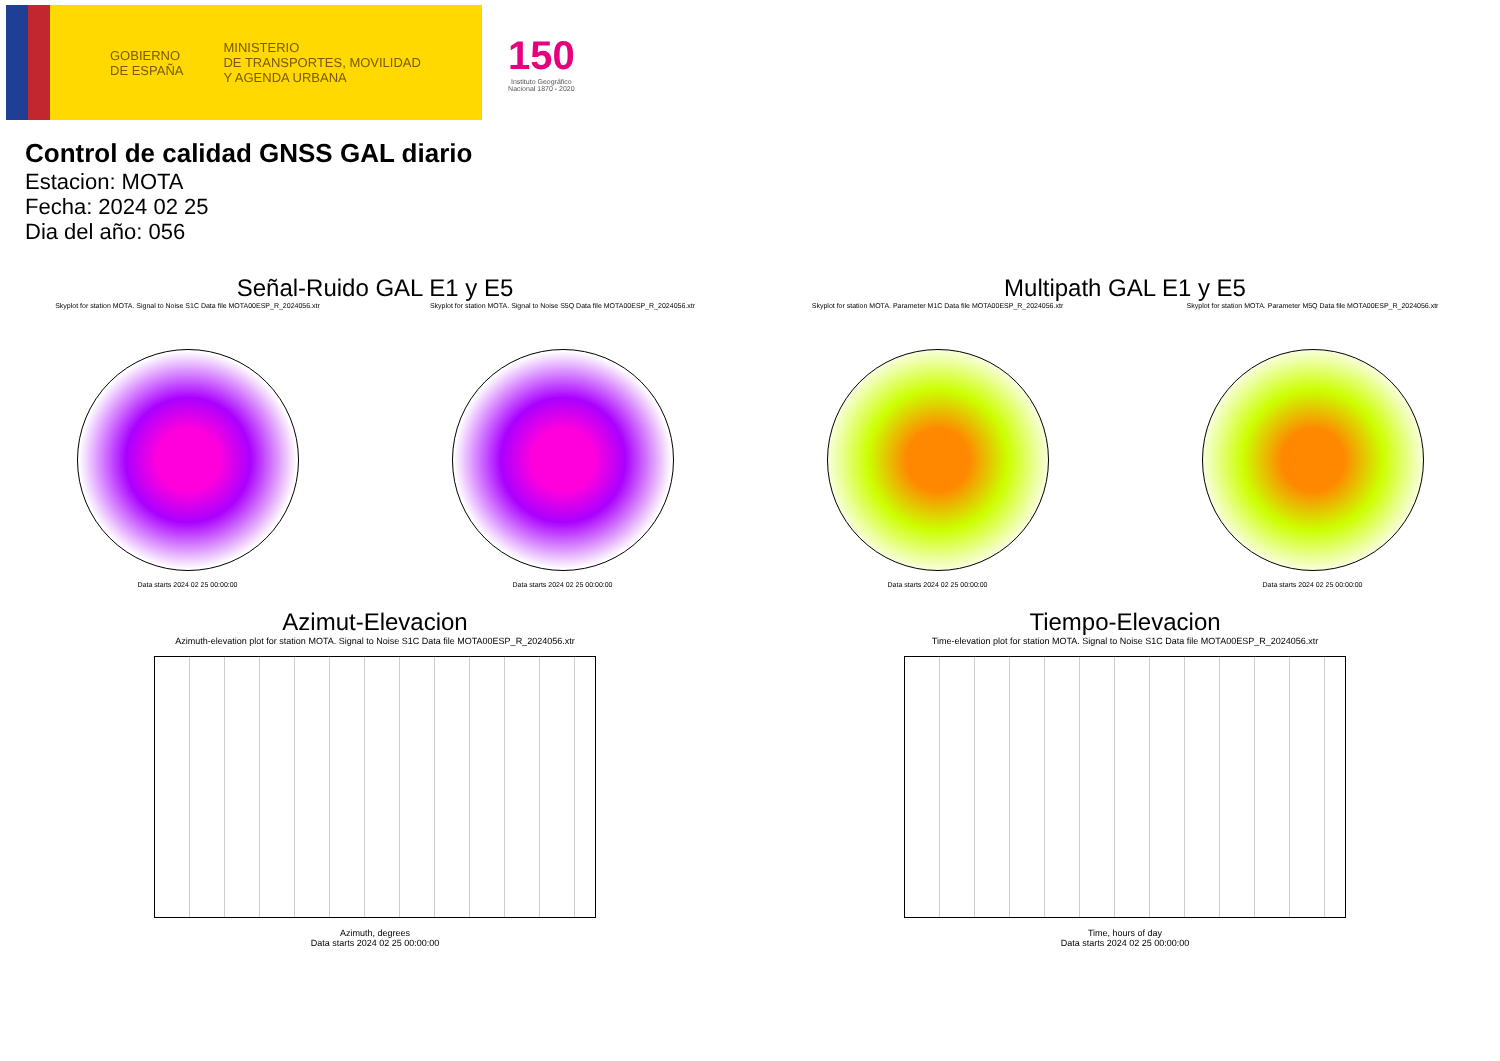GOBIERNO
DE ESPAÑA
MINISTERIO
DE TRANSPORTES, MOVILIDAD
Y AGENDA URBANA
150
Instituto Geográfico
Nacional 1870 - 2020
Control de calidad GNSS GAL diario
Estacion: MOTA
Fecha: 2024 02 25
Dia del año: 056
Señal-Ruido GAL E1 y E5
Skyplot for station MOTA. Signal to Noise S1C Data file MOTA00ESP_R_2024056.xtr
Data starts 2024 02 25 00:00:00
Skyplot for station MOTA. Signal to Noise S5Q Data file MOTA00ESP_R_2024056.xtr
Data starts 2024 02 25 00:00:00
Multipath GAL E1 y E5
Skyplot for station MOTA. Parameter M1C Data file MOTA00ESP_R_2024056.xtr
Data starts 2024 02 25 00:00:00
Skyplot for station MOTA. Parameter M5Q Data file MOTA00ESP_R_2024056.xtr
Data starts 2024 02 25 00:00:00
Azimut-Elevacion
Azimuth-elevation plot for station MOTA. Signal to Noise S1C Data file MOTA00ESP_R_2024056.xtr
Azimuth, degrees
Data starts 2024 02 25 00:00:00
Tiempo-Elevacion
Time-elevation plot for station MOTA. Signal to Noise S1C Data file MOTA00ESP_R_2024056.xtr
Time, hours of day
Data starts 2024 02 25 00:00:00